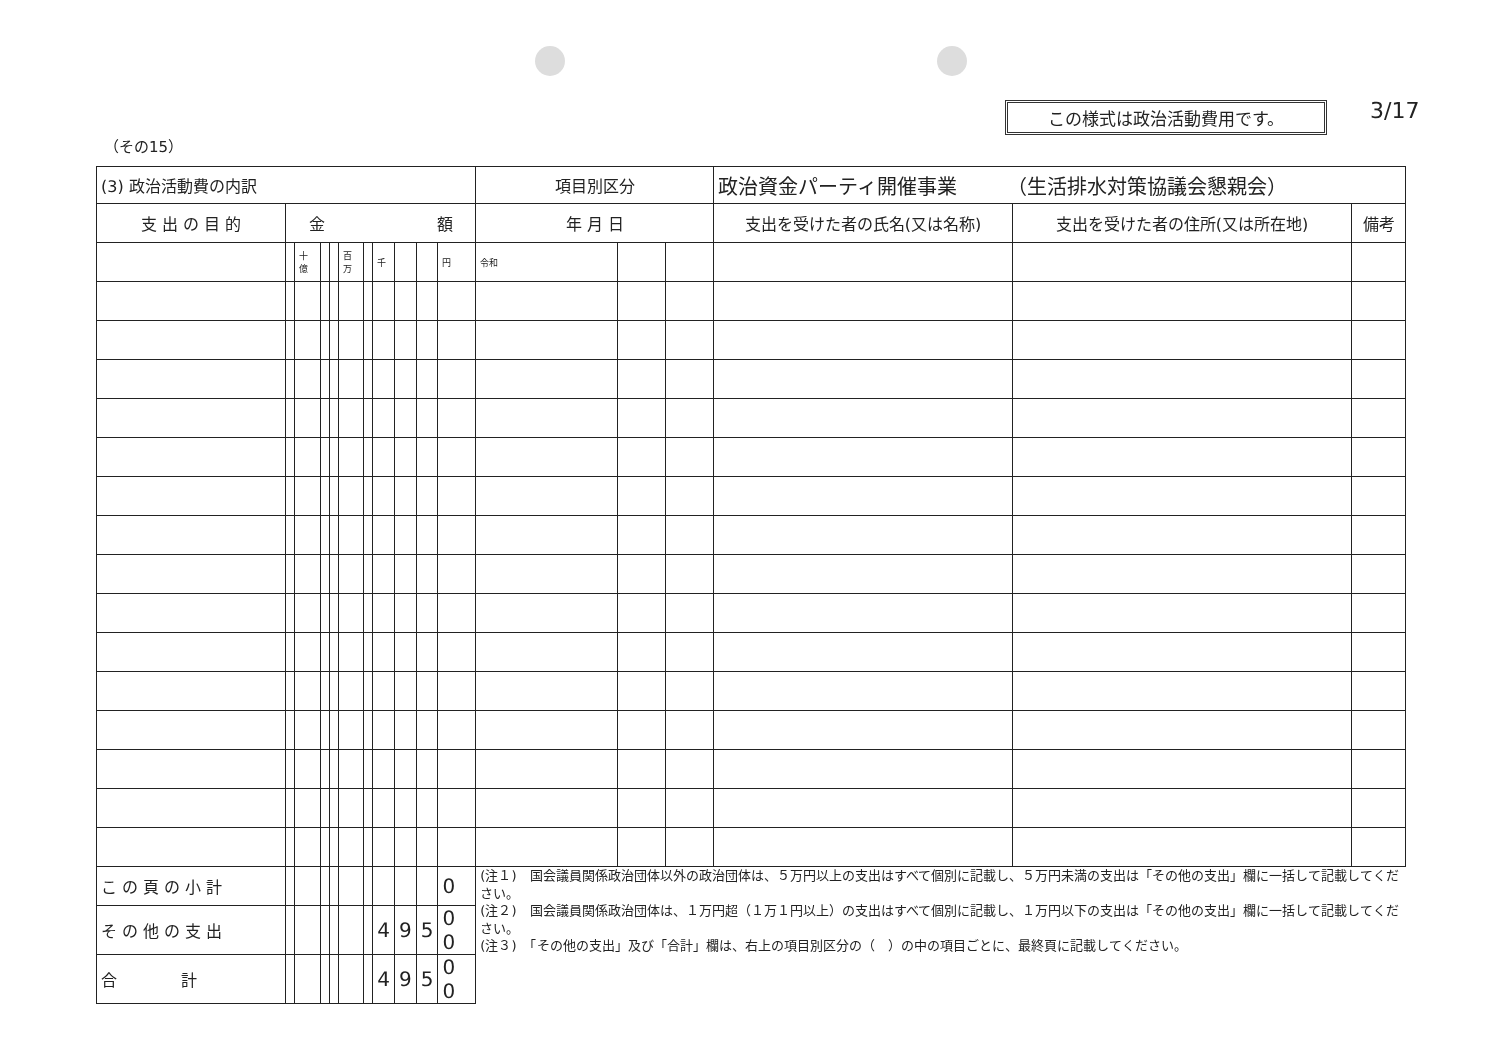この様式は政治活動費用です。 3/17
（その15）
| (3) 政治活動費の内訳 | | | | | | | | | | | 項目別区分 | | | 政治資金パーティ開催事業 （生活排水対策協議会懇親会） | | |
| 支 出 の 目 的 | 金 額 | | | | | | | | | | 年 月 日 | | | 支出を受けた者の氏名(又は名称) | 支出を受けた者の住所(又は所在地) | 備考 |
| | | 十億 | | | 百万 | | 千 | | | 円 | 令和 | | | | | |
| こ の 頁 の 小 計 | | | | | | | | | | 0 | (注１) 国会議員関係政治団体以外の政治団体は、５万円以上の支出はすべて個別に記載し、５万円未満の支出は「その他の支出」欄に一括して記載してください。 (注２) 国会議員関係政治団体は、１万円超（１万１円以上）の支出はすべて個別に記載し、１万円以下の支出は「その他の支出」欄に一括して記載してください。 (注３) 「その他の支出」及び「合計」欄は、右上の項目別区分の（ ）の中の項目ごとに、最終頁に記載してください。 | | | | | |
| そ の 他 の 支 出 | | | | | | | 4 | 9 | 5 | 0 0 | | | | | | |
| 合 計 | | | | | | | 4 | 9 | 5 | 0 0 | | | | | | |